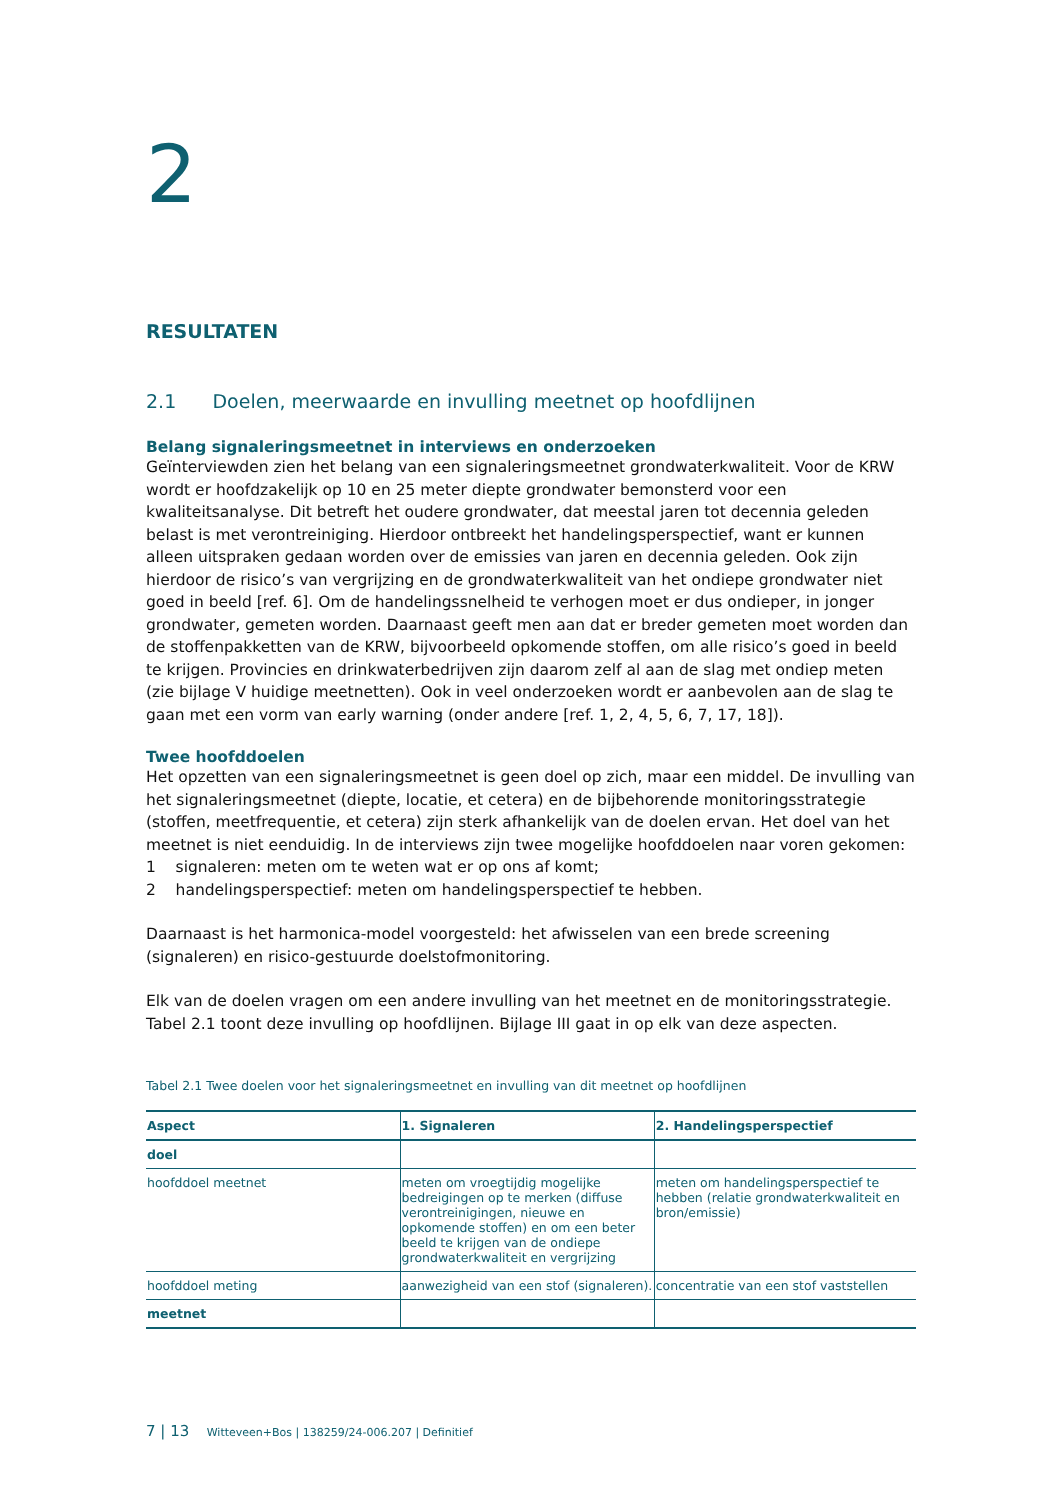2
RESULTATEN
2.1 Doelen, meerwaarde en invulling meetnet op hoofdlijnen
Belang signaleringsmeetnet in interviews en onderzoeken
Geïnterviewden zien het belang van een signaleringsmeetnet grondwaterkwaliteit. Voor de KRW wordt er hoofdzakelijk op 10 en 25 meter diepte grondwater bemonsterd voor een kwaliteitsanalyse. Dit betreft het oudere grondwater, dat meestal jaren tot decennia geleden belast is met verontreiniging. Hierdoor ontbreekt het handelingsperspectief, want er kunnen alleen uitspraken gedaan worden over de emissies van jaren en decennia geleden. Ook zijn hierdoor de risico’s van vergrijzing en de grondwaterkwaliteit van het ondiepe grondwater niet goed in beeld [ref. 6]. Om de handelingssnelheid te verhogen moet er dus ondieper, in jonger grondwater, gemeten worden. Daarnaast geeft men aan dat er breder gemeten moet worden dan de stoffenpakketten van de KRW, bijvoorbeeld opkomende stoffen, om alle risico’s goed in beeld te krijgen. Provincies en drinkwaterbedrijven zijn daarom zelf al aan de slag met ondiep meten (zie bijlage V huidige meetnetten). Ook in veel onderzoeken wordt er aanbevolen aan de slag te gaan met een vorm van early warning (onder andere [ref. 1, 2, 4, 5, 6, 7, 17, 18]).
Twee hoofddoelen
Het opzetten van een signaleringsmeetnet is geen doel op zich, maar een middel. De invulling van het signaleringsmeetnet (diepte, locatie, et cetera) en de bijbehorende monitoringsstrategie (stoffen, meetfrequentie, et cetera) zijn sterk afhankelijk van de doelen ervan. Het doel van het meetnet is niet eenduidig. In de interviews zijn twee mogelijke hoofddoelen naar voren gekomen:
1 signaleren: meten om te weten wat er op ons af komt;
2 handelingsperspectief: meten om handelingsperspectief te hebben.
Daarnaast is het harmonica-model voorgesteld: het afwisselen van een brede screening (signaleren) en risico-gestuurde doelstofmonitoring.
Elk van de doelen vragen om een andere invulling van het meetnet en de monitoringsstrategie. Tabel 2.1 toont deze invulling op hoofdlijnen. Bijlage III gaat in op elk van deze aspecten.
Tabel 2.1 Twee doelen voor het signaleringsmeetnet en invulling van dit meetnet op hoofdlijnen
| Aspect | 1. Signaleren | 2. Handelingsperspectief |
| --- | --- | --- |
| doel | | |
| hoofddoel meetnet | meten om vroegtijdig mogelijke bedreigingen op te merken (diffuse verontreinigingen, nieuwe en opkomende stoffen) en om een beter beeld te krijgen van de ondiepe grondwaterkwaliteit en vergrijzing | meten om handelingsperspectief te hebben (relatie grondwaterkwaliteit en bron/emissie) |
| hoofddoel meting | aanwezigheid van een stof (signaleren). | concentratie van een stof vaststellen |
| meetnet | | |
7 | 13 Witteveen+Bos | 138259/24-006.207 | Definitief